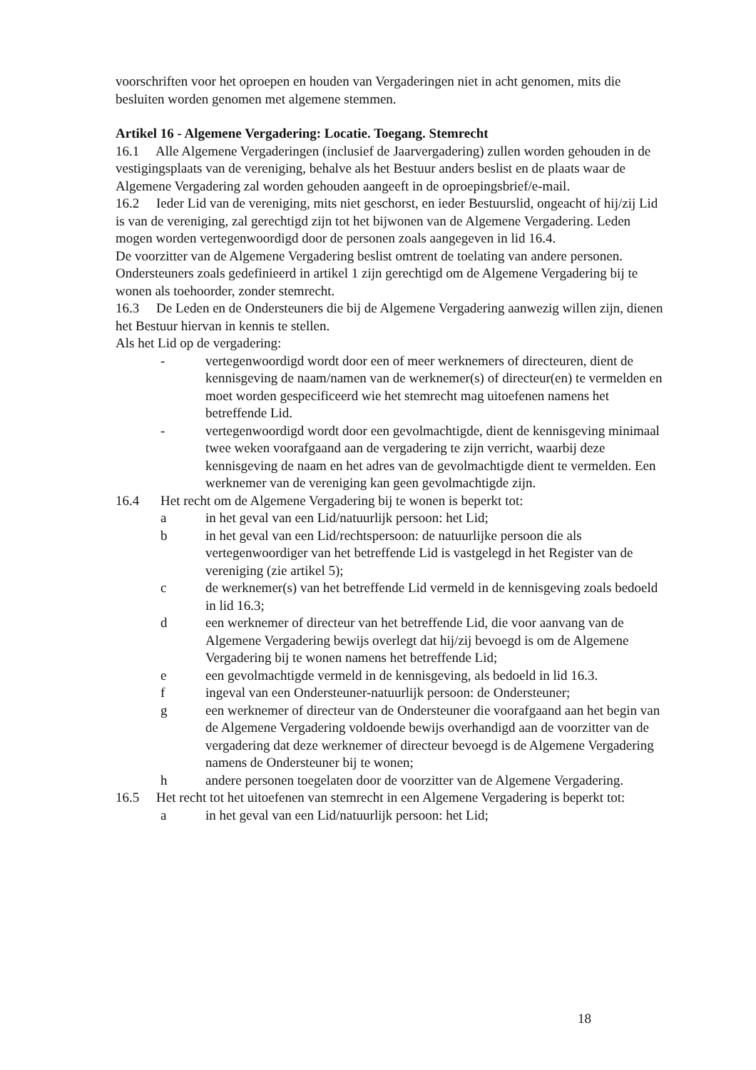voorschriften voor het oproepen en houden van Vergaderingen niet in acht genomen, mits die besluiten worden genomen met algemene stemmen.
Artikel 16 - Algemene Vergadering: Locatie. Toegang. Stemrecht
16.1 Alle Algemene Vergaderingen (inclusief de Jaarvergadering) zullen worden gehouden in de vestigingsplaats van de vereniging, behalve als het Bestuur anders beslist en de plaats waar de Algemene Vergadering zal worden gehouden aangeeft in de oproepingsbrief/e-mail.
16.2 Ieder Lid van de vereniging, mits niet geschorst, en ieder Bestuurslid, ongeacht of hij/zij Lid is van de vereniging, zal gerechtigd zijn tot het bijwonen van de Algemene Vergadering. Leden mogen worden vertegenwoordigd door de personen zoals aangegeven in lid 16.4.
De voorzitter van de Algemene Vergadering beslist omtrent de toelating van andere personen.
Ondersteuners zoals gedefinieerd in artikel 1 zijn gerechtigd om de Algemene Vergadering bij te wonen als toehoorder, zonder stemrecht.
16.3 De Leden en de Ondersteuners die bij de Algemene Vergadering aanwezig willen zijn, dienen het Bestuur hiervan in kennis te stellen.
Als het Lid op de vergadering:
- vertegenwoordigd wordt door een of meer werknemers of directeuren, dient de kennisgeving de naam/namen van de werknemer(s) of directeur(en) te vermelden en moet worden gespecificeerd wie het stemrecht mag uitoefenen namens het betreffende Lid.
- vertegenwoordigd wordt door een gevolmachtigde, dient de kennisgeving minimaal twee weken voorafgaand aan de vergadering te zijn verricht, waarbij deze kennisgeving de naam en het adres van de gevolmachtigde dient te vermelden. Een werknemer van de vereniging kan geen gevolmachtigde zijn.
16.4 Het recht om de Algemene Vergadering bij te wonen is beperkt tot:
a in het geval van een Lid/natuurlijk persoon: het Lid;
b in het geval van een Lid/rechtspersoon: de natuurlijke persoon die als vertegenwoordiger van het betreffende Lid is vastgelegd in het Register van de vereniging (zie artikel 5);
c de werknemer(s) van het betreffende Lid vermeld in de kennisgeving zoals bedoeld in lid 16.3;
d een werknemer of directeur van het betreffende Lid, die voor aanvang van de Algemene Vergadering bewijs overlegt dat hij/zij bevoegd is om de Algemene Vergadering bij te wonen namens het betreffende Lid;
e een gevolmachtigde vermeld in de kennisgeving, als bedoeld in lid 16.3.
f ingeval van een Ondersteuner-natuurlijk persoon: de Ondersteuner;
g een werknemer of directeur van de Ondersteuner die voorafgaand aan het begin van de Algemene Vergadering voldoende bewijs overhandigd aan de voorzitter van de vergadering dat deze werknemer of directeur bevoegd is de Algemene Vergadering namens de Ondersteuner bij te wonen;
h andere personen toegelaten door de voorzitter van de Algemene Vergadering.
16.5 Het recht tot het uitoefenen van stemrecht in een Algemene Vergadering is beperkt tot:
a in het geval van een Lid/natuurlijk persoon: het Lid;
18